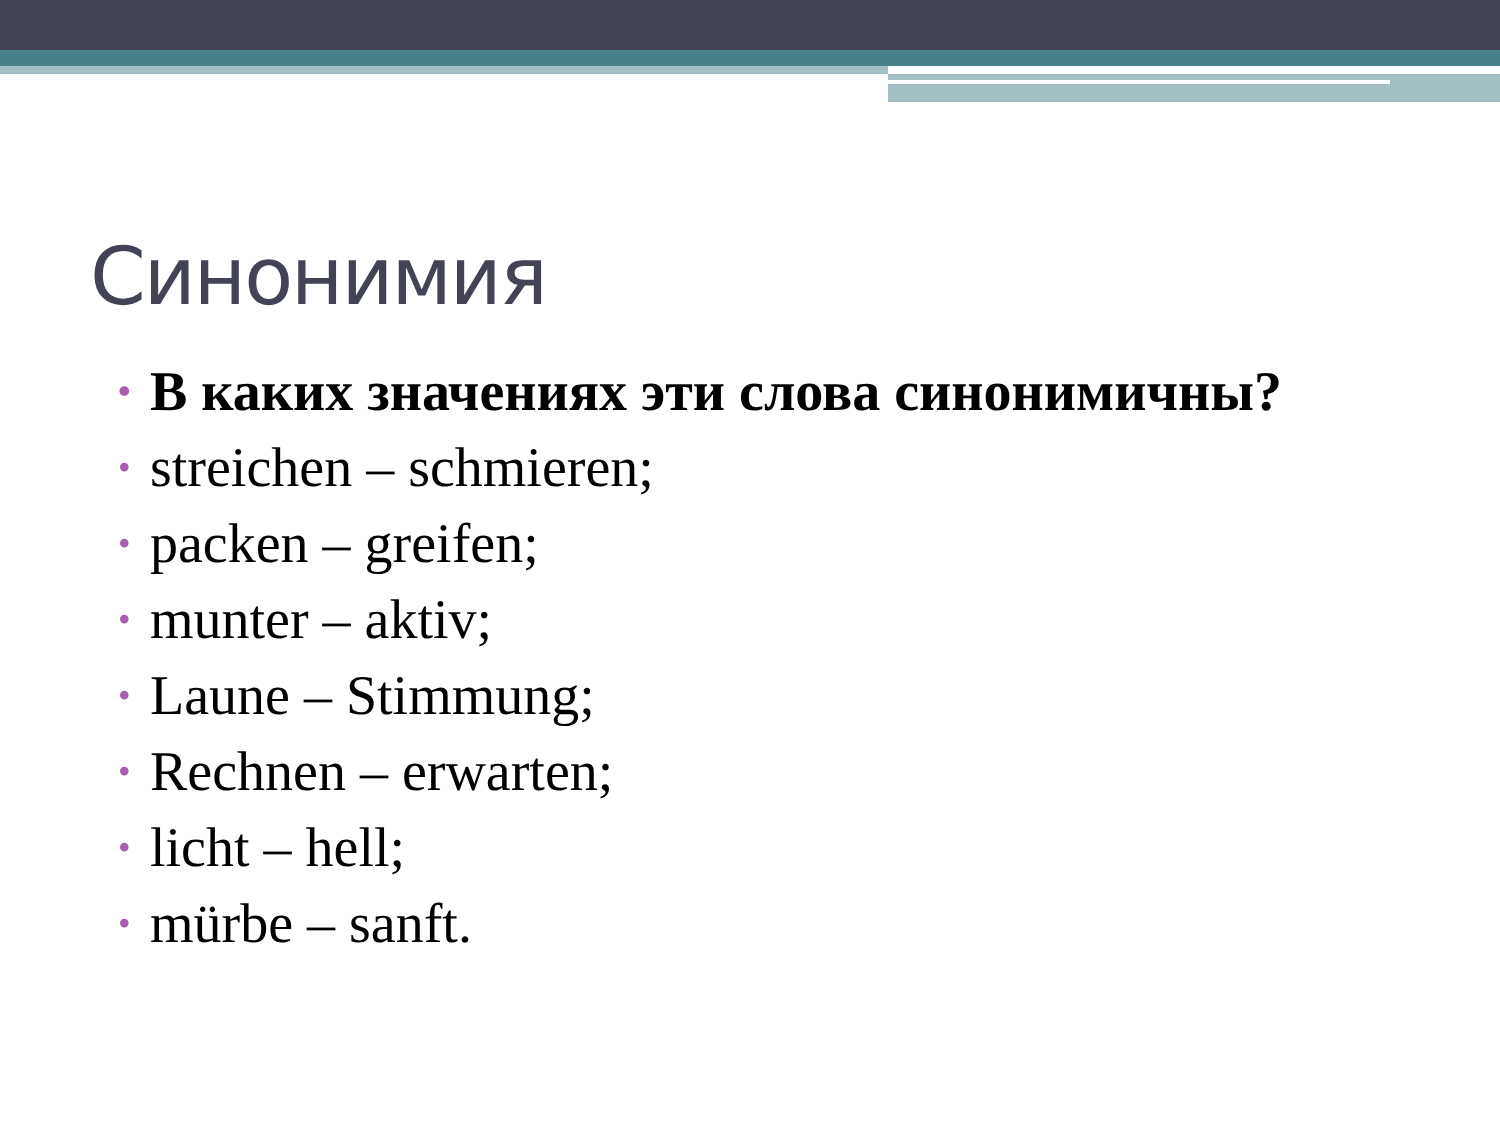Синонимия
• В каких значениях эти слова синонимичны?
• streichen – schmieren;
• packen – greifen;
• munter – aktiv;
• Laune – Stimmung;
• Rechnen – erwarten;
• licht – hell;
• mürbe – sanft.